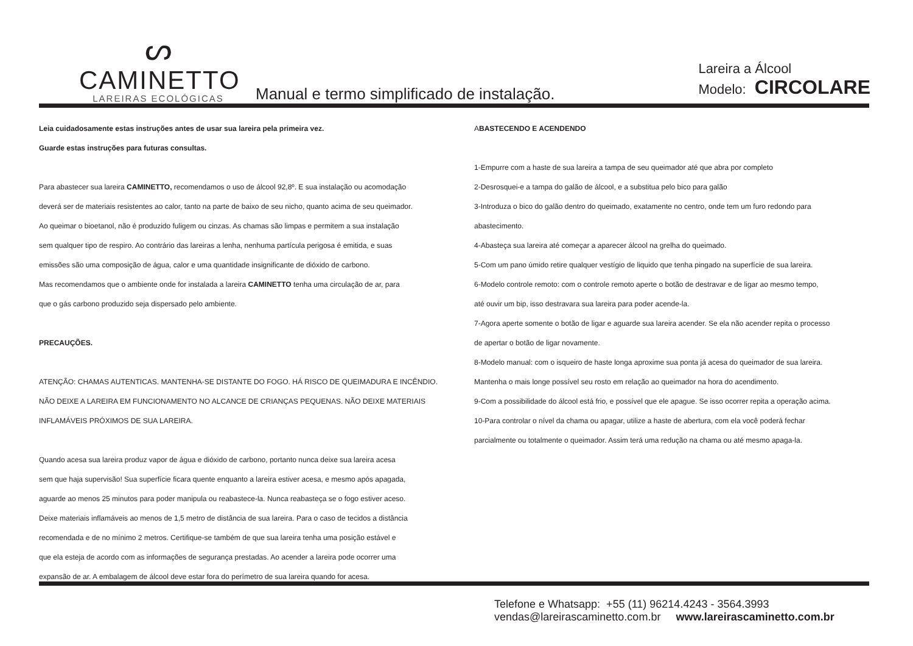ᔕ
CAMINETTO
LAREIRAS ECOLÓGICAS
Manual e termo simplificado de instalação.
Lareira a Álcool
Modelo: CIRCOLARE
Leia cuidadosamente estas instruções antes de usar sua lareira pela primeira vez.
Guarde estas instruções para futuras consultas.
Para abastecer sua lareira CAMINETTO, recomendamos o uso de álcool 92,8º. E sua instalação ou acomodação
deverá ser de materiais resistentes ao calor, tanto na parte de baixo de seu nicho, quanto acima de seu queimador.
Ao queimar o bioetanol, não é produzido fuligem ou cinzas. As chamas são limpas e permitem a sua instalação
sem qualquer tipo de respiro. Ao contrário das lareiras a lenha, nenhuma partícula perigosa é emitida, e suas
emissões são uma composição de água, calor e uma quantidade insignificante de dióxido de carbono.
Mas recomendamos que o ambiente onde for instalada a lareira CAMINETTO tenha uma circulação de ar, para
que o gás carbono produzido seja dispersado pelo ambiente.
PRECAUÇÕES.
ATENÇÃO: CHAMAS AUTENTICAS. MANTENHA-SE DISTANTE DO FOGO. HÁ RISCO DE QUEIMADURA E INCÊNDIO.
NÃO DEIXE A LAREIRA EM FUNCIONAMENTO NO ALCANCE DE CRIANÇAS PEQUENAS. NÃO DEIXE MATERIAIS
INFLAMÁVEIS PRÓXIMOS DE SUA LAREIRA.
Quando acesa sua lareira produz vapor de água e dióxido de carbono, portanto nunca deixe sua lareira acesa
sem que haja supervisão! Sua superfície ficara quente enquanto a lareira estiver acesa, e mesmo após apagada,
aguarde ao menos 25 minutos para poder manipula ou reabastece-la. Nunca reabasteça se o fogo estiver aceso.
Deixe materiais inflamáveis ao menos de 1,5 metro de distância de sua lareira. Para o caso de tecidos a distância
recomendada e de no mínimo 2 metros. Certifique-se também de que sua lareira tenha uma posição estável e
que ela esteja de acordo com as informações de segurança prestadas. Ao acender a lareira pode ocorrer uma
expansão de ar. A embalagem de álcool deve estar fora do perímetro de sua lareira quando for acesa.
ABASTECENDO E ACENDENDO
1-Empurre com a haste de sua lareira a tampa de seu queimador até que abra por completo
2-Desrosquei-e a tampa do galão de álcool, e a substitua pelo bico para galão
3-Introduza o bico do galão dentro do queimado, exatamente no centro, onde tem um furo redondo para
abastecimento.
4-Abasteça sua lareira até começar a aparecer álcool na grelha do queimado.
5-Com um pano úmido retire qualquer vestígio de liquido que tenha pingado na superfície de sua lareira.
6-Modelo controle remoto: com o controle remoto aperte o botão de destravar e de ligar ao mesmo tempo,
até ouvir um bip, isso destravara sua lareira para poder acende-la.
7-Agora aperte somente o botão de ligar e aguarde sua lareira acender. Se ela não acender repita o processo
de apertar o botão de ligar novamente.
8-Modelo manual: com o isqueiro de haste longa aproxime sua ponta já acesa do queimador de sua lareira.
Mantenha o mais longe possível seu rosto em relação ao queimador na hora do acendimento.
9-Com a possibilidade do álcool está frio, e possível que ele apague. Se isso ocorrer repita a operação acima.
10-Para controlar o nível da chama ou apagar, utilize a haste de abertura, com ela você poderá fechar
parcialmente ou totalmente o queimador. Assim terá uma redução na chama ou até mesmo apaga-la.
Telefone e Whatsapp: +55 (11) 96214.4243 - 3564.3993
vendas@lareirascaminetto.com.br www.lareirascaminetto.com.br